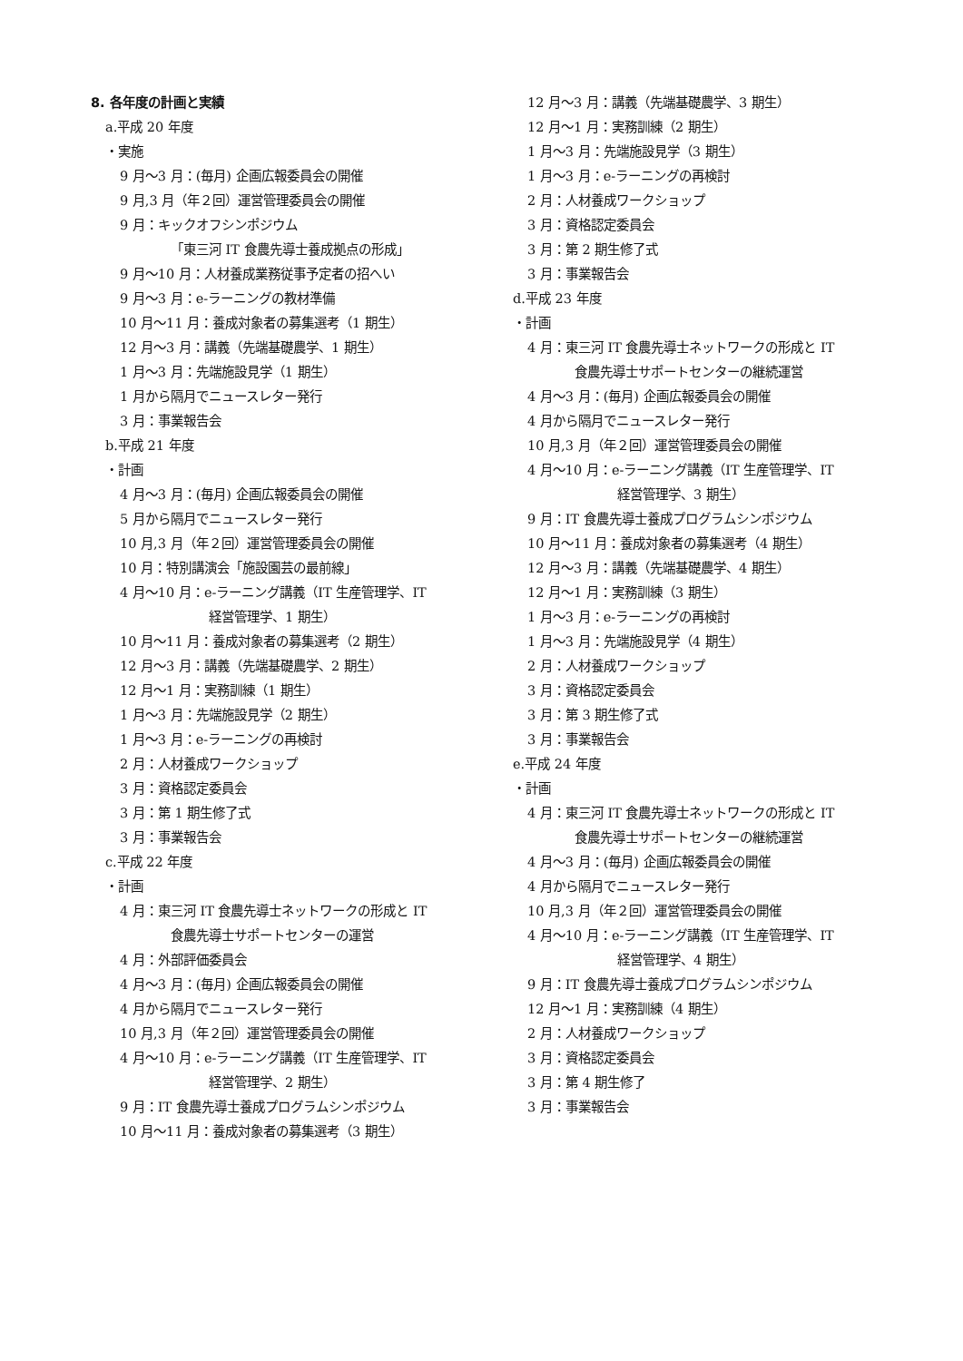8. 各年度の計画と実績
a.平成 20 年度
・実施
9 月～3 月：(毎月) 企画広報委員会の開催
9 月,3 月（年２回）運営管理委員会の開催
9 月：キックオフシンポジウム
「東三河 IT 食農先導士養成拠点の形成」
9 月～10 月：人材養成業務従事予定者の招へい
9 月～3 月：e-ラーニングの教材準備
10 月～11 月：養成対象者の募集選考（1 期生）
12 月～3 月：講義（先端基礎農学、1 期生）
1 月～3 月：先端施設見学（1 期生）
1 月から隔月でニュースレター発行
3 月：事業報告会
b.平成 21 年度
・計画
4 月～3 月：(毎月) 企画広報委員会の開催
5 月から隔月でニュースレター発行
10 月,3 月（年２回）運営管理委員会の開催
10 月：特別講演会「施設園芸の最前線」
4 月～10 月：e-ラーニング講義（IT 生産管理学、IT
経営管理学、1 期生）
10 月～11 月：養成対象者の募集選考（2 期生）
12 月～3 月：講義（先端基礎農学、2 期生）
12 月～1 月：実務訓練（1 期生）
1 月～3 月：先端施設見学（2 期生）
1 月～3 月：e-ラーニングの再検討
2 月：人材養成ワークショップ
3 月：資格認定委員会
3 月：第 1 期生修了式
3 月：事業報告会
c.平成 22 年度
・計画
4 月：東三河 IT 食農先導士ネットワークの形成と IT
食農先導士サポートセンターの運営
4 月：外部評価委員会
4 月～3 月：(毎月) 企画広報委員会の開催
4 月から隔月でニュースレター発行
10 月,3 月（年２回）運営管理委員会の開催
4 月～10 月：e-ラーニング講義（IT 生産管理学、IT
経営管理学、2 期生）
9 月：IT 食農先導士養成プログラムシンポジウム
10 月～11 月：養成対象者の募集選考（3 期生）
12 月～3 月：講義（先端基礎農学、3 期生）
12 月～1 月：実務訓練（2 期生）
1 月～3 月：先端施設見学（3 期生）
1 月～3 月：e-ラーニングの再検討
2 月：人材養成ワークショップ
3 月：資格認定委員会
3 月：第 2 期生修了式
3 月：事業報告会
d.平成 23 年度
・計画
4 月：東三河 IT 食農先導士ネットワークの形成と IT
食農先導士サポートセンターの継続運営
4 月～3 月：(毎月) 企画広報委員会の開催
4 月から隔月でニュースレター発行
10 月,3 月（年２回）運営管理委員会の開催
4 月～10 月：e-ラーニング講義（IT 生産管理学、IT
経営管理学、3 期生）
9 月：IT 食農先導士養成プログラムシンポジウム
10 月～11 月：養成対象者の募集選考（4 期生）
12 月～3 月：講義（先端基礎農学、4 期生）
12 月～1 月：実務訓練（3 期生）
1 月～3 月：e-ラーニングの再検討
1 月～3 月：先端施設見学（4 期生）
2 月：人材養成ワークショップ
3 月：資格認定委員会
3 月：第 3 期生修了式
3 月：事業報告会
e.平成 24 年度
・計画
4 月：東三河 IT 食農先導士ネットワークの形成と IT
食農先導士サポートセンターの継続運営
4 月～3 月：(毎月) 企画広報委員会の開催
4 月から隔月でニュースレター発行
10 月,3 月（年２回）運営管理委員会の開催
4 月～10 月：e-ラーニング講義（IT 生産管理学、IT
経営管理学、4 期生）
9 月：IT 食農先導士養成プログラムシンポジウム
12 月～1 月：実務訓練（4 期生）
2 月：人材養成ワークショップ
3 月：資格認定委員会
3 月：第 4 期生修了
3 月：事業報告会